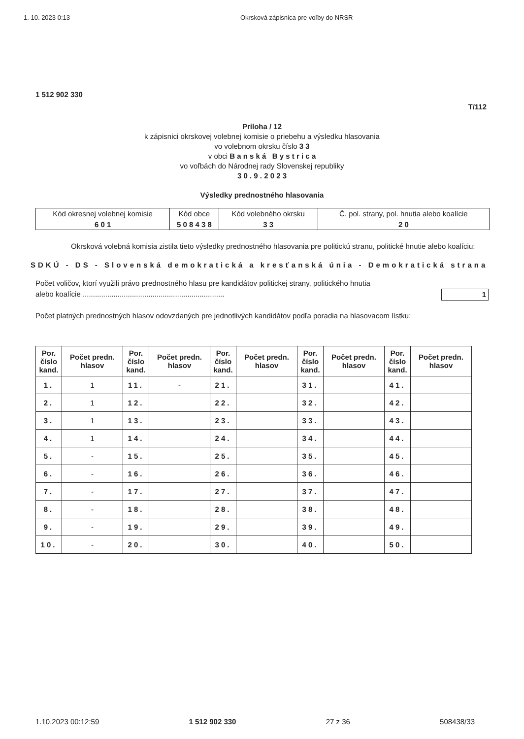1. 10. 2023 0:13 Okrsková zápisnica pre voľby do NRSR
1 512 902 330
T/112
Príloha / 12
k zápisnici okrskovej volebnej komisie o priebehu a výsledku hlasovania
vo volebnom okrsku číslo 3 3
v obci B a n s k á B y s t r i c a
vo voľbách do Národnej rady Slovenskej republiky
3 0 . 9 . 2 0 2 3
Výsledky prednostného hlasovania
| Kód okresnej volebnej komisie | Kód obce | Kód volebného okrsku | Č. pol. strany, pol. hnutia alebo koalície |
| 6 0 1 | 5 0 8 4 3 8 | 3 3 | 2 0 |
Okrsková volebná komisia zistila tieto výsledky prednostného hlasovania pre politickú stranu, politické hnutie alebo koalíciu:
SDKÚ - DS - Slovenská demokratická a kresťanská únia - Demokratická strana
Počet voličov, ktorí využili právo prednostného hlasu pre kandidátov politickej strany, politického hnutia
alebo koalície ..................................................................... 1
Počet platných prednostných hlasov odovzdaných pre jednotlivých kandidátov podľa poradia na hlasovacom lístku:
| Por. číslo kand. | Počet predn. hlasov | Por. číslo kand. | Počet predn. hlasov | Por. číslo kand. | Počet predn. hlasov | Por. číslo kand. | Počet predn. hlasov | Por. číslo kand. | Počet predn. hlasov |
| --- | --- | --- | --- | --- | --- | --- | --- | --- | --- |
| 1. | 1 | 11. | - | 21. | | 31. | | 41. | |
| 2. | 1 | 12. | | 22. | | 32. | | 42. | |
| 3. | 1 | 13. | | 23. | | 33. | | 43. | |
| 4. | 1 | 14. | | 24. | | 34. | | 44. | |
| 5. | - | 15. | | 25. | | 35. | | 45. | |
| 6. | - | 16. | | 26. | | 36. | | 46. | |
| 7. | - | 17. | | 27. | | 37. | | 47. | |
| 8. | - | 18. | | 28. | | 38. | | 48. | |
| 9. | - | 19. | | 29. | | 39. | | 49. | |
| 10. | - | 20. | | 30. | | 40. | | 50. | |
1.10.2023 00:12:59 1 512 902 330 27 z 36 508438/33